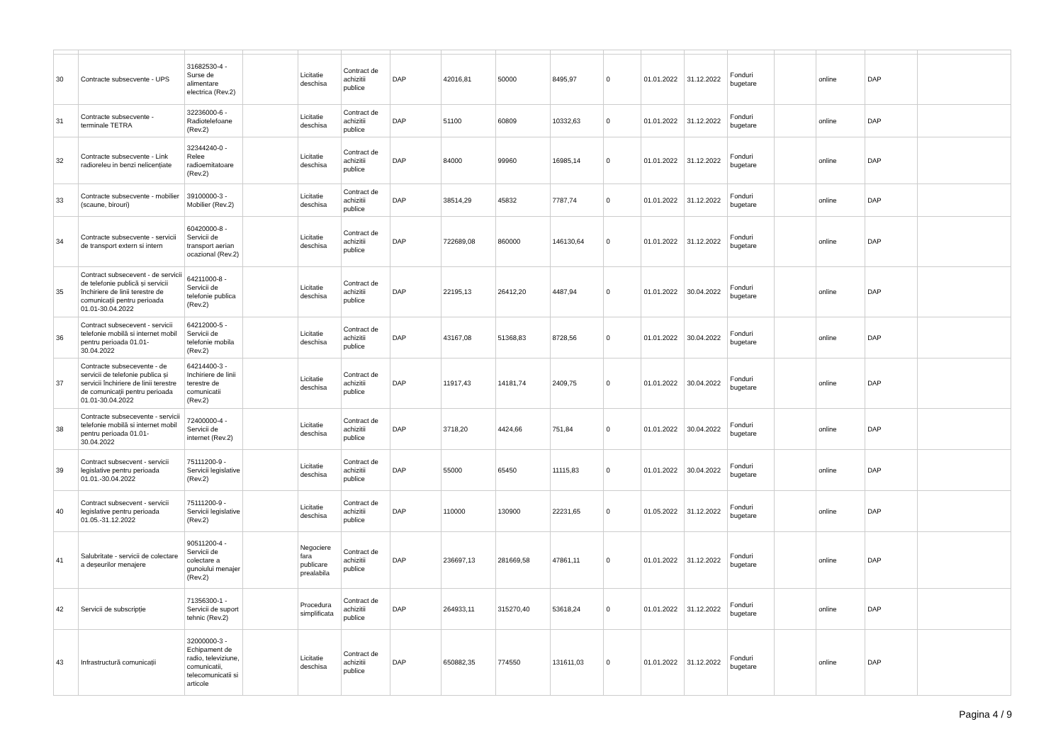| 30 | Contracte subsecvente - UPS | 31682530-4 - Surse de alimentare electrica (Rev.2) | | Licitatie deschisa | Contract de achizitii publice | DAP | 42016,81 | 50000 | 8495,97 | 0 | 01.01.2022 | 31.12.2022 | Fonduri bugetare | | online | DAP | |
| 31 | Contracte subsecvente - terminale TETRA | 32236000-6 - Radiotelefoane (Rev.2) | | Licitatie deschisa | Contract de achizitii publice | DAP | 51100 | 60809 | 10332,63 | 0 | 01.01.2022 | 31.12.2022 | Fonduri bugetare | | online | DAP | |
| 32 | Contracte subsecvente - Link radioreleu in benzi nelicențiate | 32344240-0 - Relee radioemitatoare (Rev.2) | | Licitatie deschisa | Contract de achizitii publice | DAP | 84000 | 99960 | 16985,14 | 0 | 01.01.2022 | 31.12.2022 | Fonduri bugetare | | online | DAP | |
| 33 | Contracte subsecvente - mobilier (scaune, birouri) | 39100000-3 - Mobilier (Rev.2) | | Licitatie deschisa | Contract de achizitii publice | DAP | 38514,29 | 45832 | 7787,74 | 0 | 01.01.2022 | 31.12.2022 | Fonduri bugetare | | online | DAP | |
| 34 | Contracte subsecvente - servicii de transport extern si intern | 60420000-8 - Servicii de transport aerian ocazional (Rev.2) | | Licitatie deschisa | Contract de achizitii publice | DAP | 722689,08 | 860000 | 146130,64 | 0 | 01.01.2022 | 31.12.2022 | Fonduri bugetare | | online | DAP | |
| 35 | Contract subsecevent - de servicii de telefonie publică și servicii închiriere de linii terestre de comunicații pentru perioada 01.01-30.04.2022 | 64211000-8 - Servicii de telefonie publica (Rev.2) | | Licitatie deschisa | Contract de achizitii publice | DAP | 22195,13 | 26412,20 | 4487,94 | 0 | 01.01.2022 | 30.04.2022 | Fonduri bugetare | | online | DAP | |
| 36 | Contract subsecevent - servicii telefonie mobilă si internet mobil pentru perioada 01.01-30.04.2022 | 64212000-5 - Servicii de telefonie mobila (Rev.2) | | Licitatie deschisa | Contract de achizitii publice | DAP | 43167,08 | 51368,83 | 8728,56 | 0 | 01.01.2022 | 30.04.2022 | Fonduri bugetare | | online | DAP | |
| 37 | Contracte subsecevente - de servicii de telefonie publica și servicii închiriere de linii terestre de comunicații pentru perioada 01.01-30.04.2022 | 64214400-3 - Inchiriere de linii terestre de comunicatii (Rev.2) | | Licitatie deschisa | Contract de achizitii publice | DAP | 11917,43 | 14181,74 | 2409,75 | 0 | 01.01.2022 | 30.04.2022 | Fonduri bugetare | | online | DAP | |
| 38 | Contracte subsecevente - servicii telefonie mobilă si internet mobil pentru perioada 01.01-30.04.2022 | 72400000-4 - Servicii de internet (Rev.2) | | Licitatie deschisa | Contract de achizitii publice | DAP | 3718,20 | 4424,66 | 751,84 | 0 | 01.01.2022 | 30.04.2022 | Fonduri bugetare | | online | DAP | |
| 39 | Contract subsecvent - servicii legislative pentru perioada 01.01.-30.04.2022 | 75111200-9 - Servicii legislative (Rev.2) | | Licitatie deschisa | Contract de achizitii publice | DAP | 55000 | 65450 | 11115,83 | 0 | 01.01.2022 | 30.04.2022 | Fonduri bugetare | | online | DAP | |
| 40 | Contract subsecvent - servicii legislative pentru perioada 01.05.-31.12.2022 | 75111200-9 - Servicii legislative (Rev.2) | | Licitatie deschisa | Contract de achizitii publice | DAP | 110000 | 130900 | 22231,65 | 0 | 01.05.2022 | 31.12.2022 | Fonduri bugetare | | online | DAP | |
| 41 | Salubritate - servicii de colectare a deșeurilor menajere | 90511200-4 - Servicii de colectare a gunoiului menajer (Rev.2) | | Negociere fara publicare prealabila | Contract de achizitii publice | DAP | 236697,13 | 281669,58 | 47861,11 | 0 | 01.01.2022 | 31.12.2022 | Fonduri bugetare | | online | DAP | |
| 42 | Servicii de subscripție | 71356300-1 - Servicii de suport tehnic (Rev.2) | | Procedura simplificata | Contract de achizitii publice | DAP | 264933,11 | 315270,40 | 53618,24 | 0 | 01.01.2022 | 31.12.2022 | Fonduri bugetare | | online | DAP | |
| 43 | Infrastructură comunicații | 32000000-3 - Echipament de radio, televiziune, comunicatii, telecomunicatii si articole | | Licitatie deschisa | Contract de achizitii publice | DAP | 650882,35 | 774550 | 131611,03 | 0 | 01.01.2022 | 31.12.2022 | Fonduri bugetare | | online | DAP | |
Pagina 4 / 9